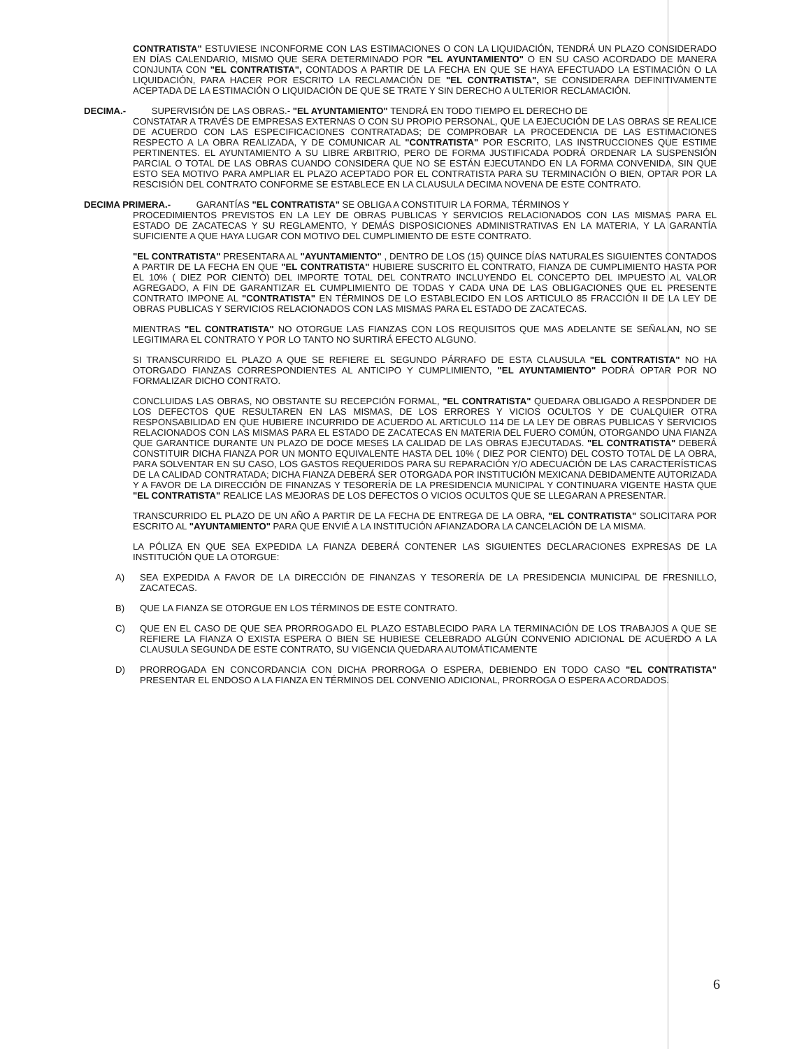CONTRATISTA" ESTUVIESE INCONFORME CON LAS ESTIMACIONES O CON LA LIQUIDACIÓN, TENDRÁ UN PLAZO CONSIDERADO EN DÍAS CALENDARIO, MISMO QUE SERA DETERMINADO POR "EL AYUNTAMIENTO" O EN SU CASO ACORDADO DE MANERA CONJUNTA CON "EL CONTRATISTA", CONTADOS A PARTIR DE LA FECHA EN QUE SE HAYA EFECTUADO LA ESTIMACIÓN O LA LIQUIDACIÓN, PARA HACER POR ESCRITO LA RECLAMACIÓN DE "EL CONTRATISTA", SE CONSIDERARA DEFINITIVAMENTE ACEPTADA DE LA ESTIMACIÓN O LIQUIDACIÓN DE QUE SE TRATE Y SIN DERECHO A ULTERIOR RECLAMACIÓN.
DECIMA.- SUPERVISIÓN DE LAS OBRAS.- "EL AYUNTAMIENTO" TENDRÁ EN TODO TIEMPO EL DERECHO DE
CONSTATAR A TRAVÉS DE EMPRESAS EXTERNAS O CON SU PROPIO PERSONAL, QUE LA EJECUCIÓN DE LAS OBRAS SE REALICE DE ACUERDO CON LAS ESPECIFICACIONES CONTRATADAS; DE COMPROBAR LA PROCEDENCIA DE LAS ESTIMACIONES RESPECTO A LA OBRA REALIZADA, Y DE COMUNICAR AL "CONTRATISTA" POR ESCRITO, LAS INSTRUCCIONES QUE ESTIME PERTINENTES. EL AYUNTAMIENTO A SU LIBRE ARBITRIO, PERO DE FORMA JUSTIFICADA PODRÁ ORDENAR LA SUSPENSIÓN PARCIAL O TOTAL DE LAS OBRAS CUANDO CONSIDERA QUE NO SE ESTÁN EJECUTANDO EN LA FORMA CONVENIDA, SIN QUE ESTO SEA MOTIVO PARA AMPLIAR EL PLAZO ACEPTADO POR EL CONTRATISTA PARA SU TERMINACIÓN O BIEN, OPTAR POR LA RESCISIÓN DEL CONTRATO CONFORME SE ESTABLECE EN LA CLAUSULA DECIMA NOVENA DE ESTE CONTRATO.
DECIMA PRIMERA.- GARANTÍAS "EL CONTRATISTA" SE OBLIGA A CONSTITUIR LA FORMA, TÉRMINOS Y
PROCEDIMIENTOS PREVISTOS EN LA LEY DE OBRAS PUBLICAS Y SERVICIOS RELACIONADOS CON LAS MISMAS PARA EL ESTADO DE ZACATECAS Y SU REGLAMENTO, Y DEMÁS DISPOSICIONES ADMINISTRATIVAS EN LA MATERIA, Y LA GARANTÍA SUFICIENTE A QUE HAYA LUGAR CON MOTIVO DEL CUMPLIMIENTO DE ESTE CONTRATO.
"EL CONTRATISTA" PRESENTARA AL "AYUNTAMIENTO" , DENTRO DE LOS (15) QUINCE DÍAS NATURALES SIGUIENTES CONTADOS A PARTIR DE LA FECHA EN QUE "EL CONTRATISTA" HUBIERE SUSCRITO EL CONTRATO, FIANZA DE CUMPLIMIENTO HASTA POR EL 10% ( DIEZ POR CIENTO) DEL IMPORTE TOTAL DEL CONTRATO INCLUYENDO EL CONCEPTO DEL IMPUESTO AL VALOR AGREGADO, A FIN DE GARANTIZAR EL CUMPLIMIENTO DE TODAS Y CADA UNA DE LAS OBLIGACIONES QUE EL PRESENTE CONTRATO IMPONE AL "CONTRATISTA" EN TÉRMINOS DE LO ESTABLECIDO EN LOS ARTICULO 85 FRACCIÓN II DE LA LEY DE OBRAS PUBLICAS Y SERVICIOS RELACIONADOS CON LAS MISMAS PARA EL ESTADO DE ZACATECAS.
MIENTRAS "EL CONTRATISTA" NO OTORGUE LAS FIANZAS CON LOS REQUISITOS QUE MAS ADELANTE SE SEÑALAN, NO SE LEGITIMARA EL CONTRATO Y POR LO TANTO NO SURTIRÁ EFECTO ALGUNO.
SI TRANSCURRIDO EL PLAZO A QUE SE REFIERE EL SEGUNDO PÁRRAFO DE ESTA CLAUSULA "EL CONTRATISTA" NO HA OTORGADO FIANZAS CORRESPONDIENTES AL ANTICIPO Y CUMPLIMIENTO, "EL AYUNTAMIENTO" PODRÁ OPTAR POR NO FORMALIZAR DICHO CONTRATO.
CONCLUIDAS LAS OBRAS, NO OBSTANTE SU RECEPCIÓN FORMAL, "EL CONTRATISTA" QUEDARA OBLIGADO A RESPONDER DE LOS DEFECTOS QUE RESULTAREN EN LAS MISMAS, DE LOS ERRORES Y VICIOS OCULTOS Y DE CUALQUIER OTRA RESPONSABILIDAD EN QUE HUBIERE INCURRIDO DE ACUERDO AL ARTICULO 114 DE LA LEY DE OBRAS PUBLICAS Y SERVICIOS RELACIONADOS CON LAS MISMAS PARA EL ESTADO DE ZACATECAS EN MATERIA DEL FUERO COMÚN, OTORGANDO UNA FIANZA QUE GARANTICE DURANTE UN PLAZO DE DOCE MESES LA CALIDAD DE LAS OBRAS EJECUTADAS. "EL CONTRATISTA" DEBERÁ CONSTITUIR DICHA FIANZA POR UN MONTO EQUIVALENTE HASTA DEL 10% ( DIEZ POR CIENTO) DEL COSTO TOTAL DE LA OBRA, PARA SOLVENTAR EN SU CASO, LOS GASTOS REQUERIDOS PARA SU REPARACIÓN Y/O ADECUACIÓN DE LAS CARACTERÍSTICAS DE LA CALIDAD CONTRATADA; DICHA FIANZA DEBERÁ SER OTORGADA POR INSTITUCIÓN MEXICANA DEBIDAMENTE AUTORIZADA Y A FAVOR DE LA DIRECCIÓN DE FINANZAS Y TESORERÍA DE LA PRESIDENCIA MUNICIPAL Y CONTINUARA VIGENTE HASTA QUE "EL CONTRATISTA" REALICE LAS MEJORAS DE LOS DEFECTOS O VICIOS OCULTOS QUE SE LLEGARAN A PRESENTAR.
TRANSCURRIDO EL PLAZO DE UN AÑO A PARTIR DE LA FECHA DE ENTREGA DE LA OBRA, "EL CONTRATISTA" SOLICITARA POR ESCRITO AL "AYUNTAMIENTO" PARA QUE ENVIÉ A LA INSTITUCIÓN AFIANZADORA LA CANCELACIÓN DE LA MISMA.
LA PÓLIZA EN QUE SEA EXPEDIDA LA FIANZA DEBERÁ CONTENER LAS SIGUIENTES DECLARACIONES EXPRESAS DE LA INSTITUCIÓN QUE LA OTORGUE:
A) SEA EXPEDIDA A FAVOR DE LA DIRECCIÓN DE FINANZAS Y TESORERÍA DE LA PRESIDENCIA MUNICIPAL DE FRESNILLO, ZACATECAS.
B) QUE LA FIANZA SE OTORGUE EN LOS TÉRMINOS DE ESTE CONTRATO.
C) QUE EN EL CASO DE QUE SEA PRORROGADO EL PLAZO ESTABLECIDO PARA LA TERMINACIÓN DE LOS TRABAJOS A QUE SE REFIERE LA FIANZA O EXISTA ESPERA O BIEN SE HUBIESE CELEBRADO ALGÚN CONVENIO ADICIONAL DE ACUERDO A LA CLAUSULA SEGUNDA DE ESTE CONTRATO, SU VIGENCIA QUEDARA AUTOMÁTICAMENTE
D) PRORROGADA EN CONCORDANCIA CON DICHA PRORROGA O ESPERA, DEBIENDO EN TODO CASO "EL CONTRATISTA" PRESENTAR EL ENDOSO A LA FIANZA EN TÉRMINOS DEL CONVENIO ADICIONAL, PRORROGA O ESPERA ACORDADOS.
6